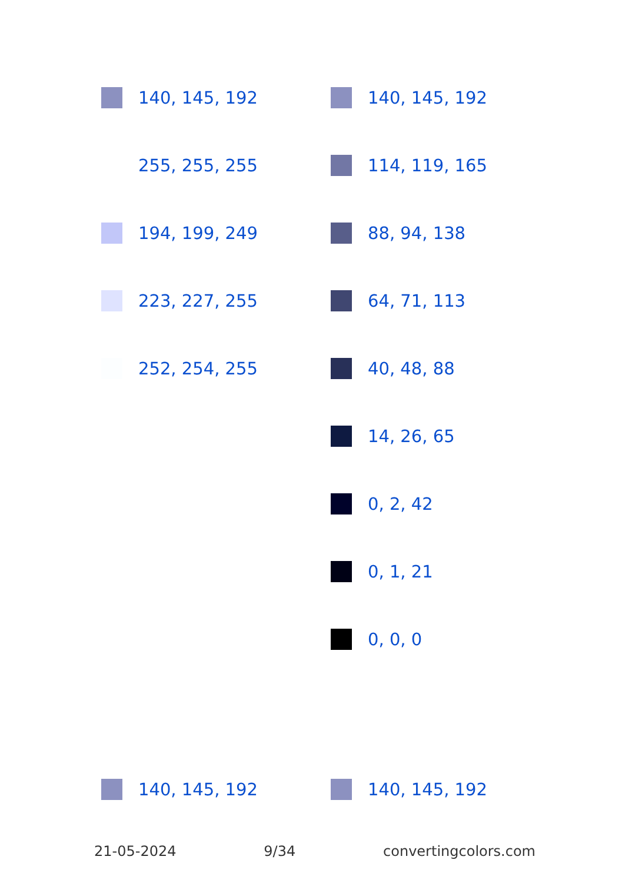140, 145, 192
255, 255, 255
194, 199, 249
223, 227, 255
252, 254, 255
140, 145, 192
114, 119, 165
88, 94, 138
64, 71, 113
40, 48, 88
14, 26, 65
0, 2, 42
0, 1, 21
0, 0, 0
140, 145, 192 140, 145, 192
21-05-2024 9/34 convertingcolors.com